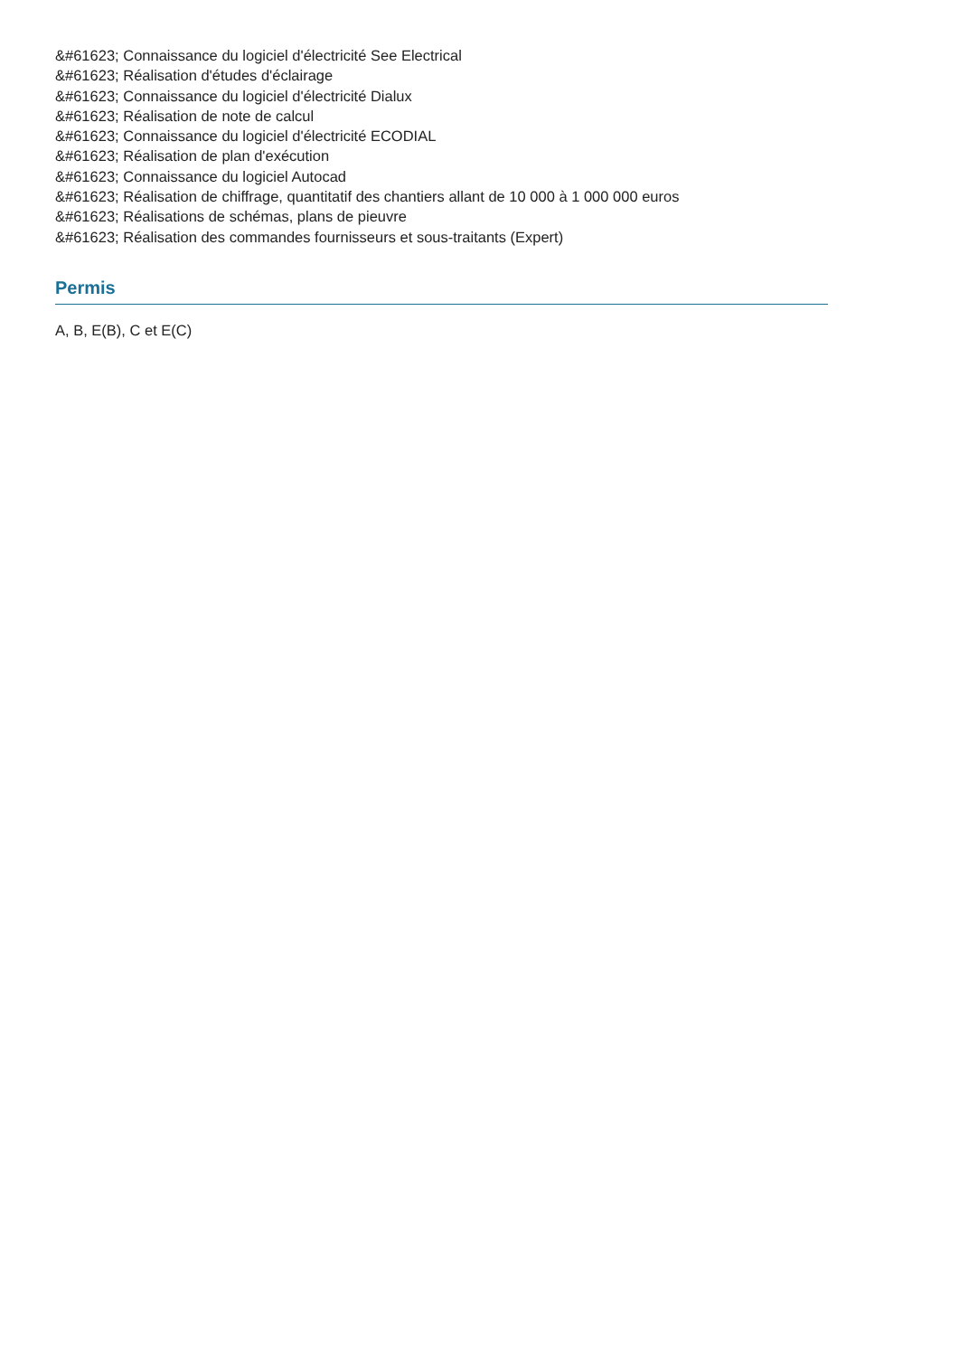&#61623; Connaissance du logiciel d'électricité See Electrical
&#61623; Réalisation d'études d'éclairage
&#61623; Connaissance du logiciel d'électricité Dialux
&#61623; Réalisation de note de calcul
&#61623; Connaissance du logiciel d'électricité ECODIAL
&#61623; Réalisation de plan d'exécution
&#61623; Connaissance du logiciel Autocad
&#61623; Réalisation de chiffrage, quantitatif des chantiers allant de 10 000 à 1 000 000 euros
&#61623; Réalisations de schémas, plans de pieuvre
&#61623; Réalisation des commandes fournisseurs et sous-traitants (Expert)
Permis
A, B, E(B), C et E(C)